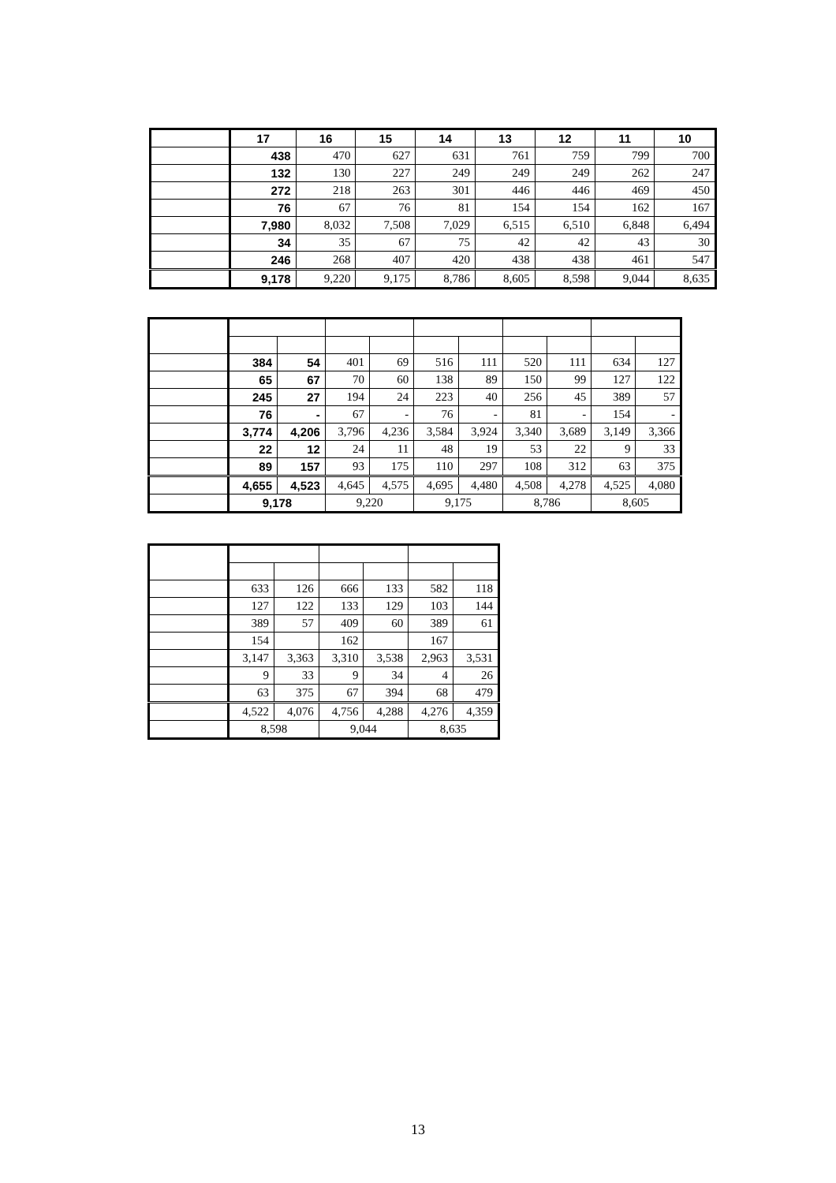| | 17 | 16 | 15 | 14 | 13 | 12 | 11 | 10 |
| --- | --- | --- | --- | --- | --- | --- | --- | --- |
| | 438 | 470 | 627 | 631 | 761 | 759 | 799 | 700 |
| | 132 | 130 | 227 | 249 | 249 | 249 | 262 | 247 |
| | 272 | 218 | 263 | 301 | 446 | 446 | 469 | 450 |
| | 76 | 67 | 76 | 81 | 154 | 154 | 162 | 167 |
| | 7,980 | 8,032 | 7,508 | 7,029 | 6,515 | 6,510 | 6,848 | 6,494 |
| | 34 | 35 | 67 | 75 | 42 | 42 | 43 | 30 |
| | 246 | 268 | 407 | 420 | 438 | 438 | 461 | 547 |
| | 9,178 | 9,220 | 9,175 | 8,786 | 8,605 | 8,598 | 9,044 | 8,635 |
| | 384 | 54 | 401 | 69 | 516 | 111 | 520 | 111 | 634 | 127 |
| | 65 | 67 | 70 | 60 | 138 | 89 | 150 | 99 | 127 | 122 |
| | 245 | 27 | 194 | 24 | 223 | 40 | 256 | 45 | 389 | 57 |
| | 76 | - | 67 | - | 76 | - | 81 | - | 154 | - |
| | 3,774 | 4,206 | 3,796 | 4,236 | 3,584 | 3,924 | 3,340 | 3,689 | 3,149 | 3,366 |
| | 22 | 12 | 24 | 11 | 48 | 19 | 53 | 22 | 9 | 33 |
| | 89 | 157 | 93 | 175 | 110 | 297 | 108 | 312 | 63 | 375 |
| | 4,655 | 4,523 | 4,645 | 4,575 | 4,695 | 4,480 | 4,508 | 4,278 | 4,525 | 4,080 |
| | 9,178 | | 9,220 | | 9,175 | | 8,786 | | 8,605 | |
| | 633 | 126 | 666 | 133 | 582 | 118 |
| | 127 | 122 | 133 | 129 | 103 | 144 |
| | 389 | 57 | 409 | 60 | 389 | 61 |
| | 154 | | 162 | | 167 | |
| | 3,147 | 3,363 | 3,310 | 3,538 | 2,963 | 3,531 |
| | 9 | 33 | 9 | 34 | 4 | 26 |
| | 63 | 375 | 67 | 394 | 68 | 479 |
| | 4,522 | 4,076 | 4,756 | 4,288 | 4,276 | 4,359 |
| | 8,598 | | 9,044 | | 8,635 | |
13